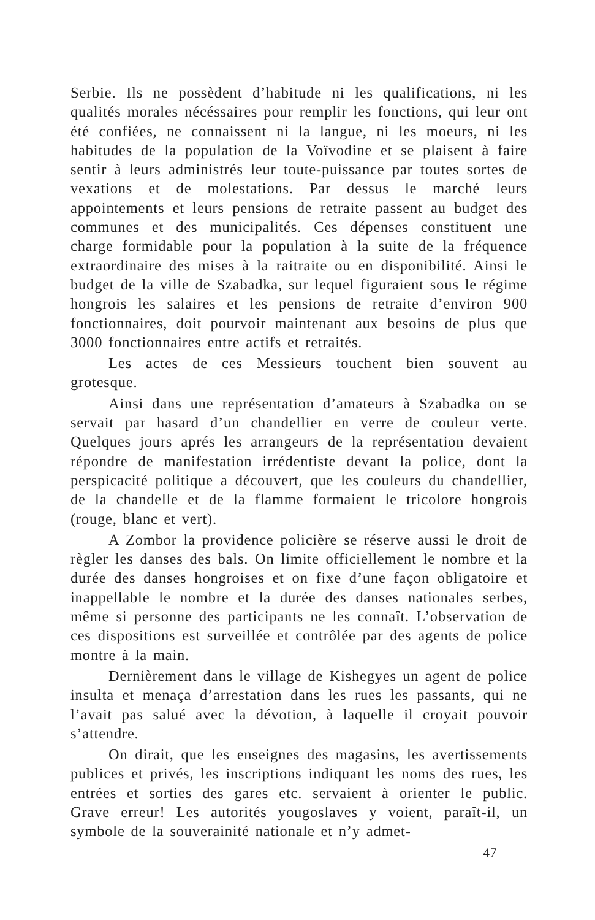Serbie. Ils ne possèdent d’habitude ni les qualifications, ni les qualités morales nécéssaires pour remplir les fonctions, qui leur ont été confiées, ne connaissent ni la langue, ni les moeurs, ni les habitudes de la population de la Voïvodine et se plaisent à faire sentir à leurs administrés leur toute-puissance par toutes sortes de vexations et de molestations. Par dessus le marché leurs appointements et leurs pensions de retraite passent au budget des communes et des municipalités. Ces dépenses constituent une charge formidable pour la population à la suite de la fréquence extraordinaire des mises à la raitraite ou en disponibilité. Ainsi le budget de la ville de Szabadka, sur lequel figuraient sous le régime hongrois les salaires et les pensions de retraite d’environ 900 fonctionnaires, doit pourvoir maintenant aux besoins de plus que 3000 fonctionnaires entre actifs et retraités.
Les actes de ces Messieurs touchent bien souvent au grotesque.
Ainsi dans une représentation d’amateurs à Szabadka on se servait par hasard d’un chandellier en verre de couleur verte. Quelques jours aprés les arrangeurs de la représentation devaient répondre de manifestation irrédentiste devant la police, dont la perspicacité politique a découvert, que les couleurs du chandellier, de la chandelle et de la flamme formaient le tricolore hongrois (rouge, blanc et vert).
A Zombor la providence policière se réserve aussi le droit de règler les danses des bals. On limite officiellement le nombre et la durée des danses hongroises et on fixe d’une façon obligatoire et inappellable le nombre et la durée des danses nationales serbes, même si personne des participants ne les connaît. L’observation de ces dispositions est surveillée et contrôlée par des agents de police montre à la main.
Dernièrement dans le village de Kishegyes un agent de police insulta et menaça d’arrestation dans les rues les passants, qui ne l’avait pas salué avec la dévotion, à laquelle il croyait pouvoir s’attendre.
On dirait, que les enseignes des magasins, les avertissements publices et privés, les inscriptions indiquant les noms des rues, les entrées et sorties des gares etc. servaient à orienter le public. Grave erreur! Les autorités yougoslaves y voient, paraît-il, un symbole de la souverainité nationale et n’y admet-
47